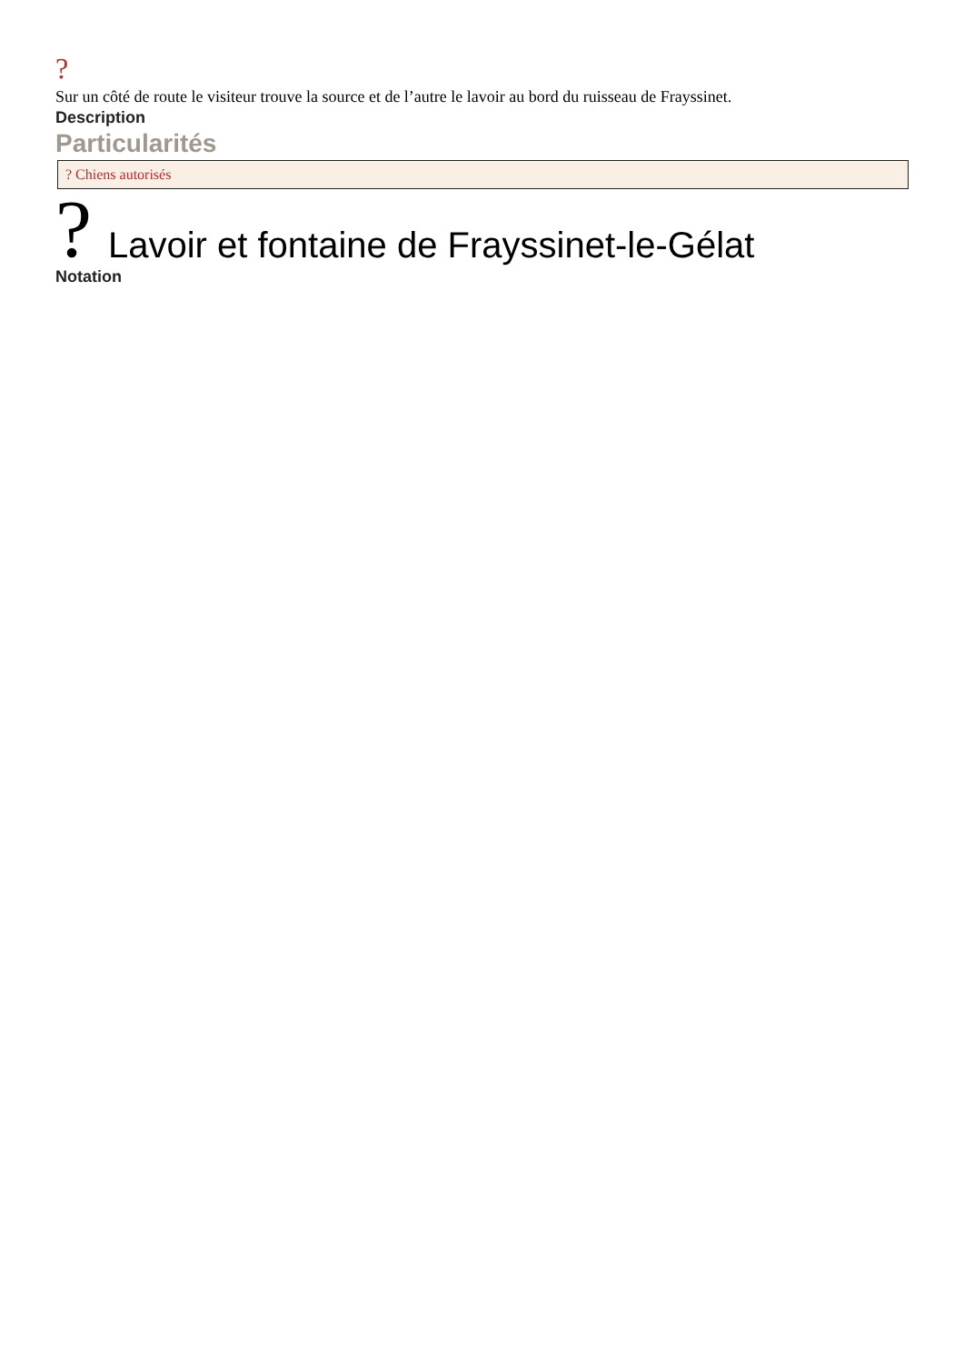?
Sur un côté de route le visiteur trouve la source et de l’autre le lavoir au bord du ruisseau de Frayssinet.
Description
Particularités
? Chiens autorisés
?
Lavoir et fontaine de Frayssinet-le-Gélat
Notation